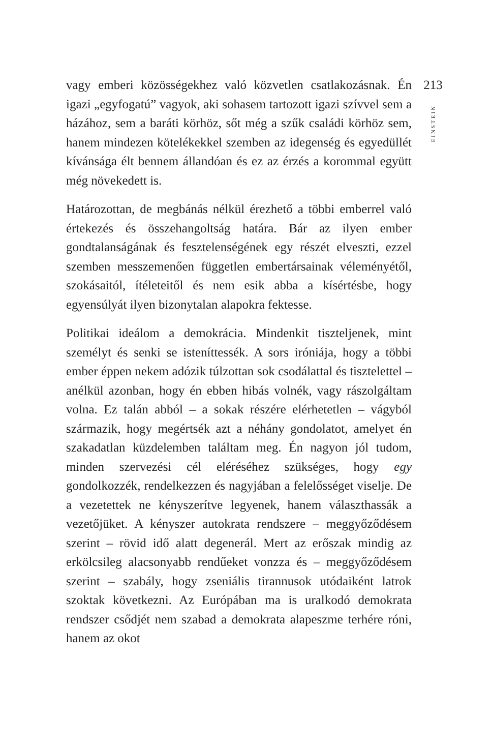vagy emberi közösségekhez való közvetlen csatlakozásnak. Én igazi „egyfogatú” vagyok, aki sohasem tartozott igazi szívvel sem a házához, sem a baráti körhöz, sőt még a szűk családi körhöz sem, hanem mindezen kötelékekkel szemben az idegenség és egyedüllét kívánsága élt bennem állandóan és ez az érzés a korommal együtt még növekedett is.
Határozottan, de megbánás nélkül érezhető a többi emberrel való értekezés és összehangoltság határa. Bár az ilyen ember gondtalanságának és fesztelenségének egy részét elveszti, ezzel szemben messzemenően független embertársainak véleményétől, szokásaitól, ítéleteitől és nem esik abba a kísértésbe, hogy egyensúlyát ilyen bizonytalan alapokra fektesse.
Politikai ideálom a demokrácia. Mindenkit tiszteljenek, mint személyt és senki se isteníttessék. A sors iróniája, hogy a többi ember éppen nekem adózik túlzottan sok csodálattal és tisztelettel – anélkül azonban, hogy én ebben hibás volnék, vagy rászolgáltam volna. Ez talán abból – a sokak részére elérhetetlen – vágyból származik, hogy megértsék azt a néhány gondolatot, amelyet én szakadatlan küzdelemben találtam meg. Én nagyon jól tudom, minden szervezési cél eléréséhez szükséges, hogy egy gondolkozzék, rendelkezzen és nagyjában a felelősséget viselje. De a vezetettek ne kényszerítve legyenek, hanem választhassák a vezetőjüket. A kényszer autokrata rendszere – meggyőződésem szerint – rövid idő alatt degenerál. Mert az erőszak mindig az erkölcsileg alacsonyabb rendűeket vonzza és – meggyőződésem szerint – szabály, hogy zseniális tirannusok utódaiként latrok szoktak következni. Az Európában ma is uralkodó demokrata rendszer csődjét nem szabad a demokrata alapeszme terhére róni, hanem az okot
213
EINSTEIN